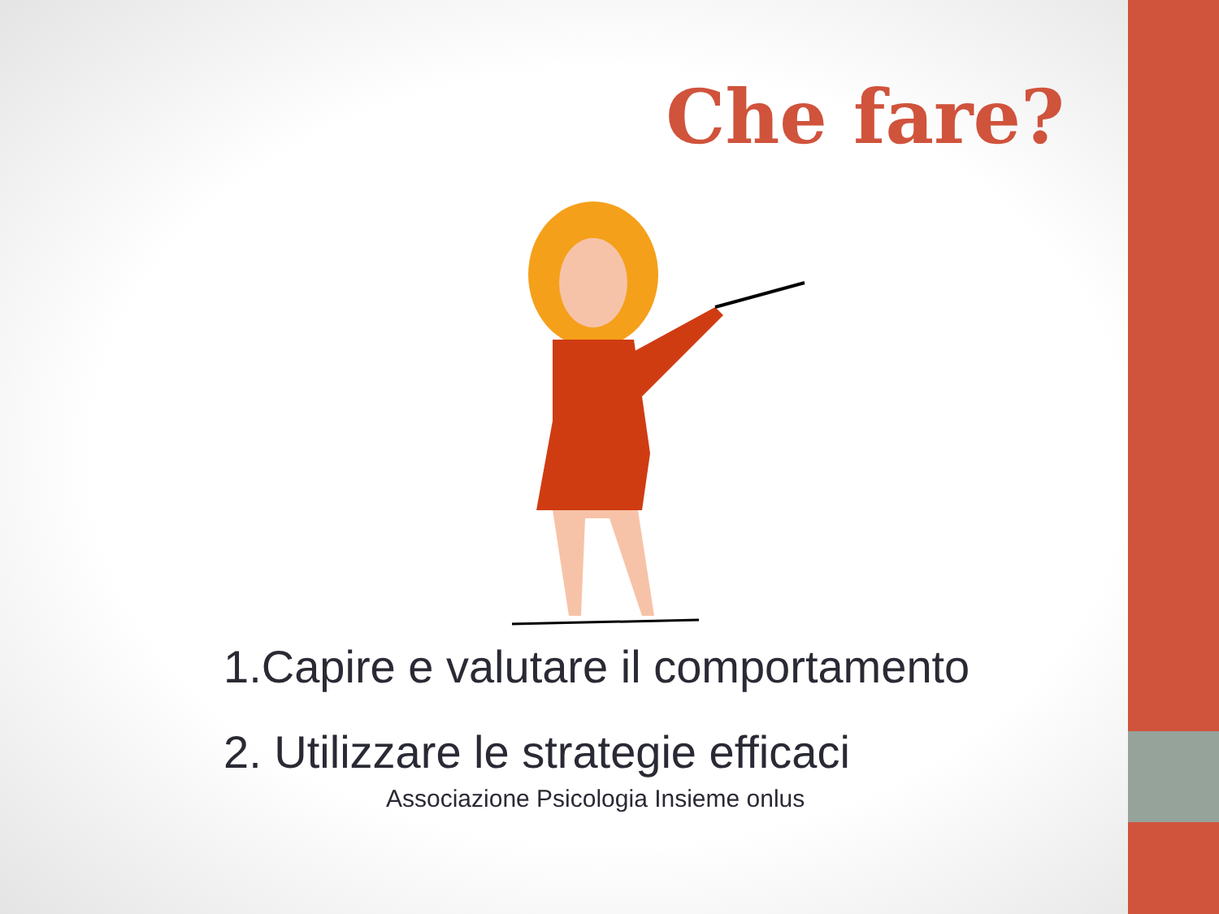Che fare?
1.Capire e valutare il comportamento
2. Utilizzare le strategie efficaci
Associazione Psicologia Insieme onlus